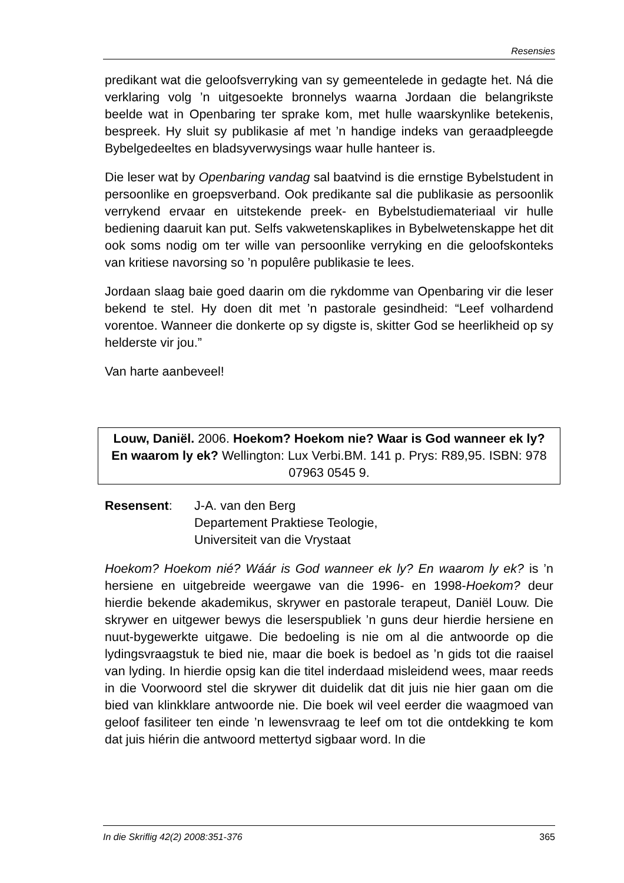Resensies
predikant wat die geloofsverryking van sy gemeentelede in gedagte het. Ná die verklaring volg ’n uitgesoekte bronnelys waarna Jordaan die belangrikste beelde wat in Openbaring ter sprake kom, met hulle waarskynlike betekenis, bespreek. Hy sluit sy publikasie af met ’n handige indeks van geraadpleegde Bybelgedeeltes en bladsyverwy­sings waar hulle hanteer is.
Die leser wat by Openbaring vandag sal baatvind is die ernstige Bybelstudent in persoonlike en groepsverband. Ook predikante sal die publikasie as persoonlik verrykend ervaar en uitstekende preek- en Bybelstudiemateriaal vir hulle bediening daaruit kan put. Selfs vakwetenskaplikes in Bybelwetenskappe het dit ook soms nodig om ter wille van persoonlike verryking en die geloofskonteks van kritiese navorsing so ’n populêre publikasie te lees.
Jordaan slaag baie goed daarin om die rykdomme van Openbaring vir die leser bekend te stel. Hy doen dit met ’n pastorale gesindheid: “Leef volhardend vorentoe. Wanneer die donkerte op sy digste is, skitter God se heerlikheid op sy helderste vir jou.”
Van harte aanbeveel!
Louw, Daniël. 2006. Hoekom? Hoekom nie? Waar is God wanneer ek ly? En waarom ly ek? Wellington: Lux Verbi.BM. 141 p. Prys: R89,95. ISBN: 978 07963 0545 9.
Resensent: J-A. van den Berg
Departement Praktiese Teologie,
Universiteit van die Vrystaat
Hoekom? Hoekom nié? Wáár is God wanneer ek ly? En waarom ly ek? is ’n hersiene en uitgebreide weergawe van die 1996- en 1998-Hoekom? deur hierdie bekende akademikus, skrywer en pastorale terapeut, Daniël Louw. Die skrywer en uitgewer bewys die leserspubliek ’n guns deur hierdie hersiene en nuut-bygewerkte uitgawe. Die bedoeling is nie om al die antwoorde op die lydingsvraagstuk te bied nie, maar die boek is bedoel as ’n gids tot die raaisel van lyding. In hierdie opsig kan die titel inderdaad misleidend wees, maar reeds in die Voorwoord stel die skrywer dit duidelik dat dit juis nie hier gaan om die bied van klinkklare antwoorde nie. Die boek wil veel eerder die waagmoed van geloof fasiliteer ten einde ’n lewensvraag te leef om tot die ontdekking te kom dat juis hiérin die antwoord mettertyd sigbaar word. In die
In die Skriflig 42(2) 2008:351-376 365